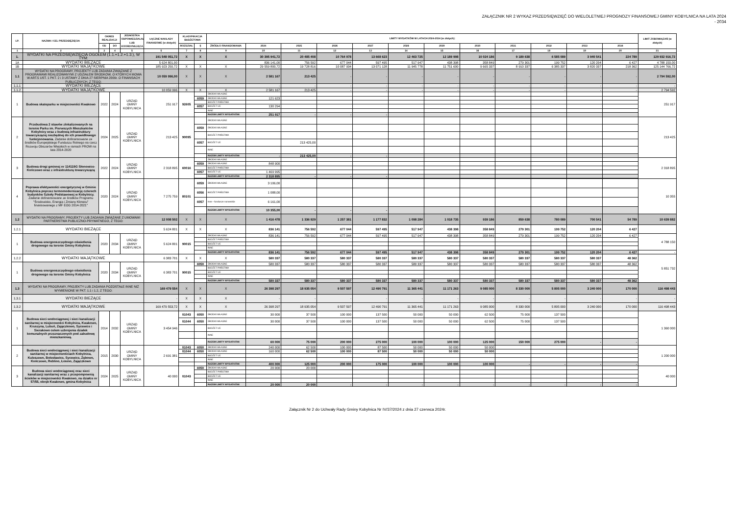ZAŁĄCZNIK NR 2 WYKAZ PRZEDSIĘWZIĘĆ DO WIELOLETNIEJ PROGNOZY FINANSOWEJ GMINY KOBYLNICA NA LATA 2024
- 2034
| LP. | NAZWA I CEL PRZEDSIĘZIĘCIA | OKRES REALIZACJI | | JEDNOSTKA ODPOWIEDZIALNA LUB KOORDYNUJĄCA | ŁĄCZNE NAKŁADY FINANSOWE (w złotych) | KLASYFIKACJA BUDŻETOWA | | LIMITY WYDATKÓW W LATACH 2024-2034 (w złotych): | | | | | | | | | | | | LIMIT ZOBOWIĄZAŃ (w złotych) |
| --- | --- | --- | --- | --- | --- | --- | --- | --- | --- | --- | --- | --- | --- | --- | --- | --- | --- | --- | --- | --- |
| | | OD | DO | | | ROZDZIAŁ | § | ŹRÓDŁO FINANSOWANIA | 2024 | 2025 | 2026 | 2027 | 2028 | 2029 | 2030 | 2031 | 2032 | 2033 | 2034 | |
| 1 | 2 | 3 | 4 | 5 | 5 | 7 | 8 | 9 | 10 | 11 | 12 | 13 | 14 | 15 | 16 | 17 | 18 | 19 | 20 | 21 |
| 1. | WYDATKI NA PRZEDSIĘWZIĘCIA OGÓŁEM (1.1.+1.2.+1.3.), W TYM: | | | | 191 548 051,72 | X | X | X | 30 395 941,72 | 20 485 408 | 10 764 978 | 13 668 623 | 12 463 725 | 12 189 998 | 10 024 186 | 9 189 638 | 6 585 089 | 3 940 541 | 224 789 | 129 932 916,72 |
| 1A | WYDATKI BIEŻĄCE | | | | 5 624 801,00 | | | | 836 141,00 | 756 592 | 677 044 | 597 495 | 517 947 | 438 398 | 358 849 | 279 301 | 199 752 | 120 204 | 6 427 | 4 788 150,00 |
| 1B | WYDATKI MAJĄTKOWE | | | | 185 923 250,72 | X | X | X | 29 559 800,72 | 19 728 816 | 10 087 934 | 13 071 128 | 11 945 778 | 11 751 600 | 9 665 337 | 8 910 337 | 6 385 337 | 3 820 337 | 218 362 | 125 144 766,72 |
| 1.1 | WYDATKI NA PROGRAMY, PROJEKTY LUB ZADANIA ZWIĄZANE Z PROGRAMAMI REALIZOWANYMI Z UDZIAŁEM ŚRODKÓW, O KTÓRYCH MOWA W ART.5 UST. 1 PKT. 2 i 3 USTAWY Z DNIA 27 SIERPNIA 2009r. O FINANSACH PUBLICZNYCH, Z TEGO: | | | | 10 059 996,00 | X | X | X | 2 581 167 | 213 425 | - | - | - | - | - | - | - | - | - | 2 794 592,00 |
| 1.1.1 | WYDATKI BIEŻĄCE | | | | - | | | | - | - | - | - | - | - | - | - | - | - | - | - |
| 1.1.2 | WYDATKI MAJĄTKOWE | | | | 10 059 996 | X | X | X | 2 581 167 | 213 425 | - | - | - | - | - | - | - | - | - | 2 794 592 |
| 1 | Budowa skateparku w miejscowości Kwakowo | 2022 | 2024 | URZĄD GMINY KOBYLNICA | 251 917 | 92605 | | ŚRODKI WŁASNE | | | | | | | | | | | | 251 917 |
| | | | | | | | 6059 | ŚRODKI WŁASNE | 121 623 | | | | | | | | | | | |
| | | | | | | | | BUDŻET PAŃSTWA | | | | | | | | | | | | |
| | | | | | | | 6057 | BUDŻET UE | 130 294 | | | | | | | | | | | |
| | | | | | | | | INNE | | | | | | | | | | | | |
| | | | | | | | | RAZEM LIMITY WYDATKÓW: | 251 917 | - | - | - | | | | | | | | |
| 2 | Przebudowa 2 stawów zlokalizowanych na terenie Parku im. Pierwszych Mieszkańców Kobylnicy wraz z budową infrastruktury towarzyszącej niezbędnej do ich prawidłowego funkcjonowania. Zadanie dofinansowane ze środków Europejskiego Funduszu Rolnego na rzecz Rozwoju Obszarów Wiejskich w ramach PROW na lata 2014-2020 | 2024 | 2025 | URZĄD GMINY KOBYLNICA | 213 425 | 90095 | | ŚRODKI WŁASNE | | | | | | | | | | | | 213 425 |
| | | | | | | | 6059 | ŚRODKI WŁASNE | | | | | | | | | | | | |
| | | | | | | | | BUDŻET PAŃSTWA | | | | | | | | | | | | |
| | | | | | | | 6057 | BUDŻET UE | | 213 425,00 | | | | | | | | | | |
| | | | | | | | | INNE | | | | | | | | | | | | |
| | | | | | | | | RAZEM LIMITY WYDATKÓW: | - | 213 425,00 | - | - | | | | | | | | |
| 3 | Budowa drogi gminnej nr 114119G Słonowice-Kończewo wraz z infrastrukturą towarzyszącą | 2022 | 2024 | URZĄD GMINY KOBYLNICA | 2 318 895 | 60016 | | ŚRODKI WŁASNE | | | | | | | | | | | | 2 318 895 |
| | | | | | | | 6059 | ŚRODKI WŁASNE | 848 900 | | | | | | | | | | | |
| | | | | | | | | BUDŻET PAŃSTWA | | | | | | | | | | | | |
| | | | | | | | 6057 | BUDŻET UE | 1 469 995 | | | | | | | | | | | |
| | | | | | | | | RAZEM LIMITY WYDATKÓW: | 2 318 895 | - | - | - | | | | | | | | |
| 4 | Poprawa efektywności energetycznej w Gminie Kobylnica poprzez termomodernizację czterech budynków Szkoły Podstawowej w Kobylnicy. Zadanie dofinansowane ze środków Programu "Środowisko, Energia i Zmiany Klimatu" finansowanego z MF EOG 2014-2021" | 2020 | 2024 | URZĄD GMINY KOBYLNICA | 7 275 759 | 80101 | 6059 | ŚRODKI WŁASNE | 3 106,00 | | | | | | | | | | | 10 355 |
| | | | | | | | 6056 | BUDŻET PAŃSTWA | 1 088,00 | | | | | | | | | | | |
| | | | | | | | 6057 | Inne - fundusze norweskie | 6 161,00 | | | | | | | | | | | |
| | | | | | | | | RAZEM LIMITY WYDATKÓW: | 10 355,00 | - | - | - | | | | | | | | |
| 1.2 | WYDATKI NA PROGRAMY, PROJEKTY LUB ZADANIA ZWIĄZANE Z UMOWAMI PARTNERSTWA PUBLICZNO-PRYWATNEGO, Z TEGO: | | | | 12 008 502 | X | X | X | 1 416 478 | 1 336 929 | 1 257 381 | 1 177 832 | 1 098 284 | 1 018 735 | 939 186 | 859 638 | 780 089 | 700 541 | 54 789 | 10 639 882 |
| 1.2.1 | WYDATKI BIEŻĄCE | | | | 5 624 801 | X | X | X | 836 141 | 756 592 | 677 044 | 597 495 | 517 947 | 438 398 | 358 849 | 279 301 | 199 752 | 120 204 | 6 427 | |
| 1 | Budowa energooszczędnego oświetlenia drogowego na terenie Gminy Kobylnica | 2020 | 2034 | URZĄD GMINY KOBYLNICA | 5 624 801 | 90015 | | ŚRODKI WŁASNE | 836 141 | 756 592 | 677 044 | 597 495 | 517 947 | 438 398 | 358 849 | 279 301 | 199 752 | 120 204 | 6 427 | 4 788 150 |
| | | | | | | | | BUDŻET PAŃSTWA | | | | | | | | | | | | |
| | | | | | | | | BUDŻET UE | | | | | | | | | | | | |
| | | | | | | | | INNE | | | | | | | | | | | | |
| | | | | | | | | RAZEM LIMITY WYDATKÓW: | 836 141 | 756 592 | 677 044 | 597 495 | 517 947 | 438 398 | 358 849 | 279 301 | 199 752 | 120 204 | 6 427 | - |
| 1.2.2 | WYDATKI MAJĄTKOWE | | | | 6 383 701 | X | X | X | 580 337 | 580 337 | 580 337 | 580 337 | 580 337 | 580 337 | 580 337 | 580 337 | 580 337 | 580 337 | 48 362 | 5 851 732 |
| 1 | Budowa energooszczędnego oświetlenia drogowego na terenie Gminy Kobylnica | 2020 | 2034 | URZĄD GMINY KOBYLNICA | 6 383 701 | 90015 | 6050 | ŚRODKI WŁASNE | 580 337 | 580 337 | 580 337 | 580 337 | 580 337 | 580 337 | 580 337 | 580 337 | 580 337 | 580 337 | 48 362 | |
| | | | | | | | | BUDŻET PAŃSTWA | | | | | | | | | | | | |
| | | | | | | | | BUDŻET UE | | | | | | | | | | | | |
| | | | | | | | | INNE | | | | | | | | | | | | |
| | | | | | | | | RAZEM LIMITY WYDATKÓW: | 580 337 | 580 337 | 580 337 | 580 337 | 580 337 | 580 337 | 580 337 | 580 337 | 580 337 | 580 337 | 48 362 | |
| 1.3 | WYDATKI NA PROGRAMY, PROJEKTY LUB ZADANIA POZOSTAŁE INNE NIŻ WYMIENIONE W PKT. 1.1 i 1.2, Z TEGO: | | | | 169 479 554 | X | X | X | 26 398 297 | 18 935 054 | 9 507 597 | 12 490 791 | 11 365 441 | 11 171 263 | 9 085 000 | 8 330 000 | 5 805 000 | 3 240 000 | 170 000 | 116 498 443 |
| 1.3.1 | WYDATKI BIEŻĄCE | | | | - | X | X | X | - | - | - | - | - | - | - | - | - | - | - | - |
| 1.3.2 | WYDATKI MAJĄTKOWE | | | | 169 479 553,72 | X | X | X | 26 398 297 | 18 935 054 | 9 507 597 | 12 490 791 | 11 365 441 | 11 171 263 | 9 085 000 | 8 330 000 | 5 805 000 | 3 240 000 | 170 000 | 116 498 443 |
| 1 | Budowa sieci wodociągowej i sieci kanalizacji sanitarnej w miejscowości Kobylnica, Kwakowo, Kruszyna, Lubuń, Zajączkowo, Sycewice i Sierakowo celem uzbrojenia działek komunalnych przeznaczonych pod zabudowę mieszkaniową. | 2014 | 2032 | URZĄD GMINY KOBYLNICA | 3 454 946 | 01043 | 6050 | ŚRODKI WŁASNE | 30 000 | 37 500 | 100 000 | 137 500 | 50 000 | 50 000 | 62 500 | 75 000 | 137 500 | | | 1 360 000 |
| | | | | | | 01044 | 6050 | ŚRODKI WŁASNE | 30 000 | 37 500 | 100 000 | 137 500 | 50 000 | 50 000 | 62 500 | 75 000 | 137 500 | | | |
| | | | | | | | | BUDŻET UE | | | | | | | | | | | | |
| | | | | | | | | INNE | | | | | | | | | | | | |
| | | | | | | | | RAZEM LIMITY WYDATKÓW: | 60 000 | 75 000 | 200 000 | 275 000 | 100 000 | 100 000 | 125 000 | 150 000 | 275 000 | - | - | |
| 2 | Budowa sieci wodociągowej i sieci kanalizacji sanitarnej w miejscowościach Kobylnica, Kuleszewo, Bolesławice, Sycewice, Zębowo, Kończewo, Reblino, Łosino, Zajączkowo | 2015 | 2030 | URZĄD GMINY KOBYLNICA | 2 691 381 | 01043 | 6050 | ŚRODKI WŁASNE | 240 000 | 62 500 | 100 000 | 87 500 | 50 000 | 50 000 | 50 000 | | | | | 1 200 000 |
| | | | | | | 01044 | 6050 | ŚRODKI WŁASNE | 160 000 | 62 500 | 100 000 | 87 500 | 50 000 | 50 000 | 50 000 | | | | | |
| | | | | | | | | BUDŻET UE | | | | | | | | | | | | |
| | | | | | | | | INNE | | | | | | | | | | | | |
| | | | | | | | | RAZEM LIMITY WYDATKÓW: | 400 000 | 125 000 | 200 000 | 175 000 | 100 000 | 100 000 | 100 000 | - | - | - | - | |
| 3 | Budowa sieci wodociągowej oraz sieci kanalizacji sanitarnej wraz z przepompownią ścieków w miejscowości Kwakowo, na działce nr 57/55, obręb Kwakowo, gmina Kobylnica | 2024 | 2025 | URZĄD GMINY KOBYLNICA | 40 000 | 01043 | 6050 | ŚRODKI WŁASNE | 20 000 | 20 000 | | | | | | | | | | 40 000 |
| | | | | | | | | BUDŻET PAŃSTWA | | | | | | | | | | | | |
| | | | | | | | | BUDŻET UE | | | | | | | | | | | | |
| | | | | | | | | INNE | | | | | | | | | | | | |
| | | | | | | | | RAZEM LIMITY WYDATKÓW: | 20 000 | 20 000 | - | - | - | - | - | - | - | - | - | |
Załącznik Nr 2 do Uchwały Rady Gminy Kobylnica Nr IV/37/2024 z dnia 27 czerwca 2024r.